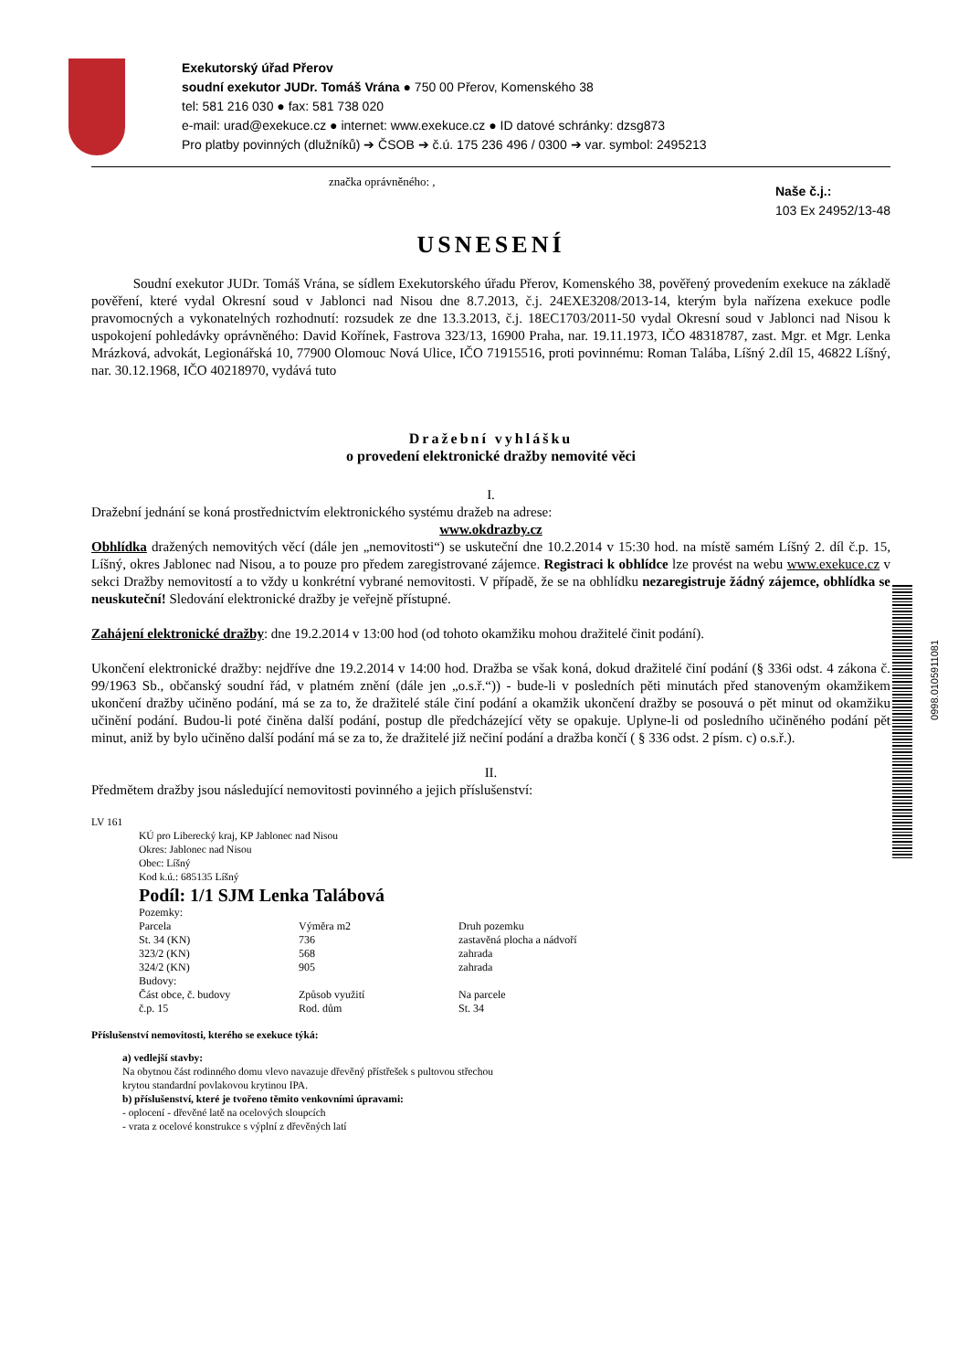0998.0105911081
Exekutorský úřad Přerov
soudní exekutor JUDr. Tomáš Vrána ● 750 00 Přerov, Komenského 38
tel: 581 216 030 ● fax: 581 738 020
e-mail: urad@exekuce.cz ● internet: www.exekuce.cz ● ID datové schránky: dzsg873
Pro platby povinných (dlužníků) ➔ ČSOB ➔ č.ú. 175 236 496 / 0300 ➔ var. symbol: 2495213
značka oprávněného: , Naše č.j.:
103 Ex 24952/13-48
USNESENÍ
Soudní exekutor JUDr. Tomáš Vrána, se sídlem Exekutorského úřadu Přerov, Komenského 38, pověřený provedením exekuce na základě pověření, které vydal Okresní soud v Jablonci nad Nisou dne 8.7.2013, č.j. 24EXE3208/2013-14, kterým byla nařízena exekuce podle pravomocných a vykonatelných rozhodnutí: rozsudek ze dne 13.3.2013, č.j. 18EC1703/2011-50 vydal Okresní soud v Jablonci nad Nisou k uspokojení pohledávky oprávněného: David Kořínek, Fastrova 323/13, 16900 Praha, nar. 19.11.1973, IČO 48318787, zast. Mgr. et Mgr. Lenka Mrázková, advokát, Legionářská 10, 77900 Olomouc Nová Ulice, IČO 71915516, proti povinnému: Roman Talába, Líšný 2.díl 15, 46822 Líšný, nar. 30.12.1968, IČO 40218970, vydává tuto
Dražební vyhlášku
o provedení elektronické dražby nemovité věci
I.
Dražební jednání se koná prostřednictvím elektronického systému dražeb na adrese:
www.okdrazby.cz
Obhlídka dražených nemovitých věcí (dále jen „nemovitosti“) se uskuteční dne 10.2.2014 v 15:30 hod. na místě samém Líšný 2. díl č.p. 15, Líšný, okres Jablonec nad Nisou, a to pouze pro předem zaregistrované zájemce. Registraci k obhlídce lze provést na webu www.exekuce.cz v sekci Dražby nemovitostí a to vždy u konkrétní vybrané nemovitosti. V případě, že se na obhlídku nezaregistruje žádný zájemce, obhlídka se neuskuteční! Sledování elektronické dražby je veřejně přístupné.
Zahájení elektronické dražby: dne 19.2.2014 v 13:00 hod (od tohoto okamžiku mohou dražitelé činit podání).
Ukončení elektronické dražby: nejdříve dne 19.2.2014 v 14:00 hod. Dražba se však koná, dokud dražitelé činí podání (§ 336i odst. 4 zákona č. 99/1963 Sb., občanský soudní řád, v platném znění (dále jen „o.s.ř.“)) - bude-li v posledních pěti minutách před stanoveným okamžikem ukončení dražby učiněno podání, má se za to, že dražitelé stále činí podání a okamžik ukončení dražby se posouvá o pět minut od okamžiku učinění podání. Budou-li poté činěna další podání, postup dle předcházející věty se opakuje. Uplyne-li od posledního učiněného podání pět minut, aniž by bylo učiněno další podání má se za to, že dražitelé již nečiní podání a dražba končí ( § 336 odst. 2 písm. c) o.s.ř.).
II.
Předmětem dražby jsou následující nemovitosti povinného a jejich příslušenství:
LV 161
KÚ pro Liberecký kraj, KP Jablonec nad Nisou
Okres: Jablonec nad Nisou
Obec: Líšný
Kod k.ú.: 685135 Líšný
Podíl: 1/1 SJM Lenka Talábová
| Pozemky: | | |
| Parcela | Výměra m2 | Druh pozemku |
| St. 34 (KN) | 736 | zastavěná plocha a nádvoří |
| 323/2 (KN) | 568 | zahrada |
| 324/2 (KN) | 905 | zahrada |
| Budovy: | | |
| Část obce, č. budovy | Způsob využití | Na parcele |
| č.p. 15 | Rod. dům | St. 34 |
Příslušenství nemovitosti, kterého se exekuce týká:
a) vedlejší stavby:
Na obytnou část rodinného domu vlevo navazuje dřevěný přístřešek s pultovou střechou
krytou standardní povlakovou krytinou IPA.
b) příslušenství, které je tvořeno těmito venkovními úpravami:
- oplocení - dřevěné latě na ocelových sloupcích
- vrata z ocelové konstrukce s výplní z dřevěných latí